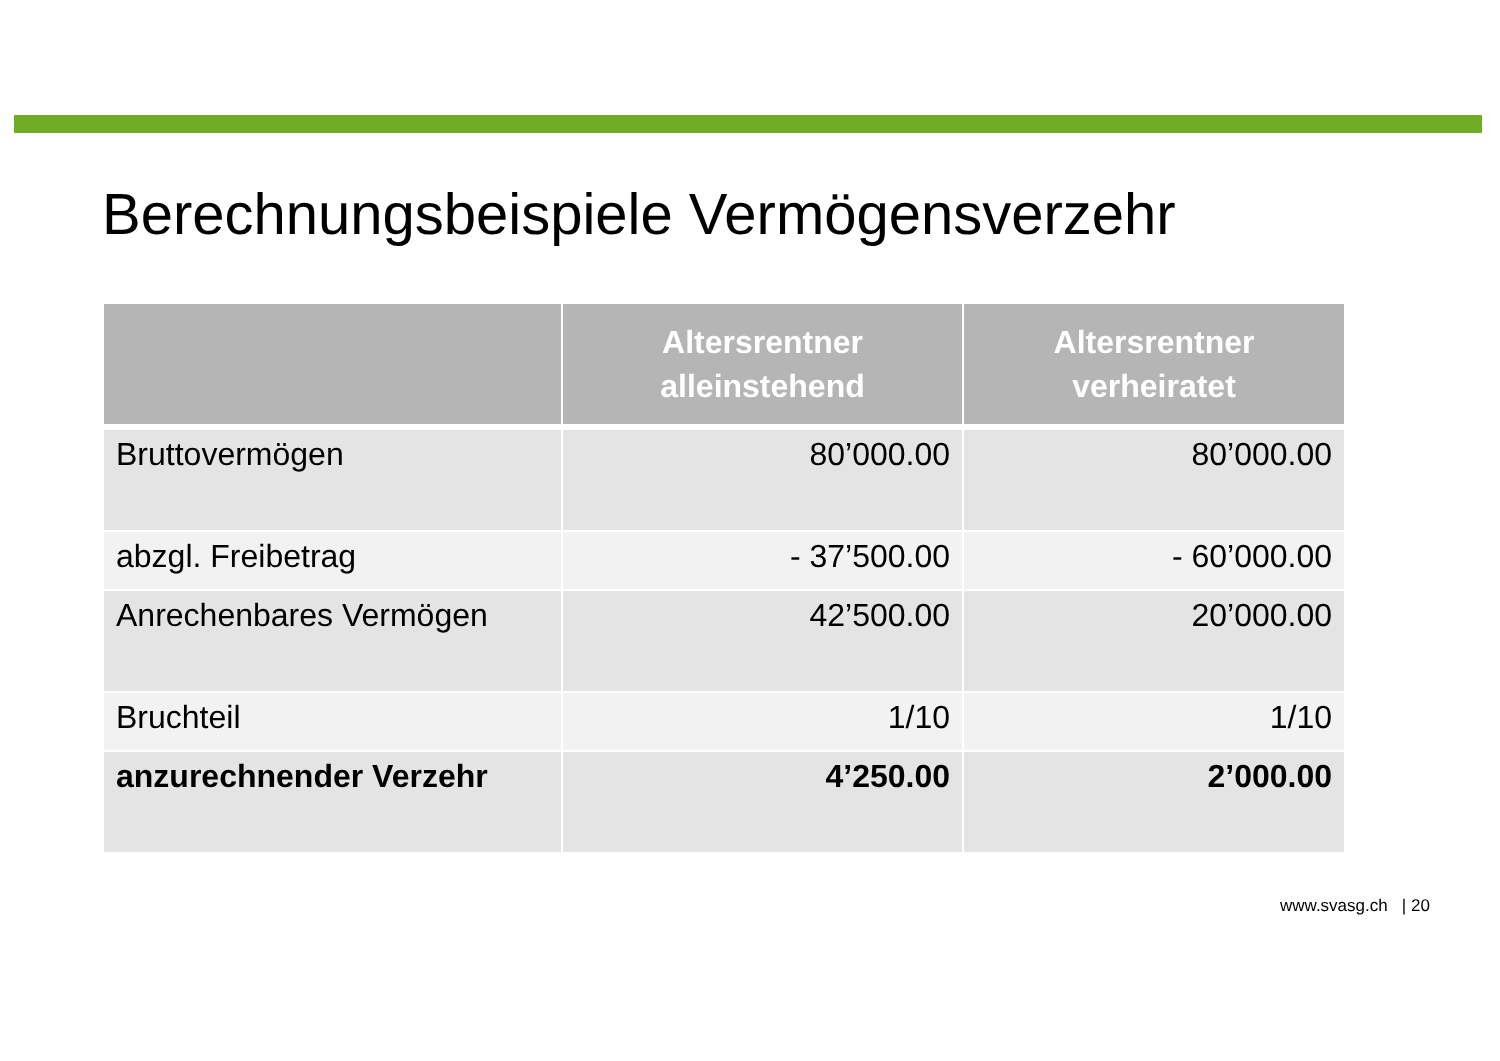Berechnungsbeispiele Vermögensverzehr
| | Altersrentner alleinstehend | Altersrentner verheiratet |
| --- | --- | --- |
| Bruttovermögen | 80’000.00 | 80’000.00 |
| abzgl. Freibetrag | - 37’500.00 | - 60’000.00 |
| Anrechenbares Vermögen | 42’500.00 | 20’000.00 |
| Bruchteil | 1/10 | 1/10 |
| anzurechnender Verzehr | 4’250.00 | 2’000.00 |
www.svasg.ch | 20